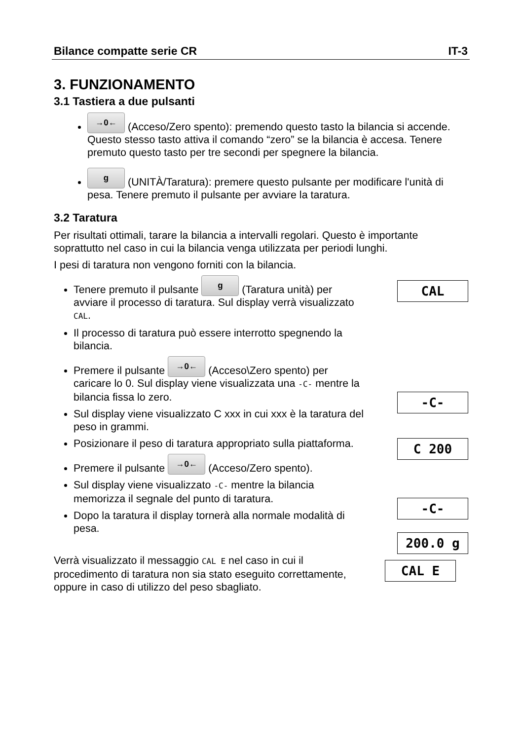Bilance compatte serie CR IT-3
3. FUNZIONAMENTO
3.1 Tastiera a due pulsanti
→0← (Acceso/Zero spento): premendo questo tasto la bilancia si accende. Questo stesso tasto attiva il comando “zero” se la bilancia è accesa. Tenere premuto questo tasto per tre secondi per spegnere la bilancia.
g (UNITÀ/Taratura): premere questo pulsante per modificare l'unità di pesa. Tenere premuto il pulsante per avviare la taratura.
3.2 Taratura
Per risultati ottimali, tarare la bilancia a intervalli regolari. Questo è importante soprattutto nel caso in cui la bilancia venga utilizzata per periodi lunghi.
I pesi di taratura non vengono forniti con la bilancia.
Tenere premuto il pulsante g (Taratura unità) per avviare il processo di taratura. Sul display verrà visualizzato CAL.
Il processo di taratura può essere interrotto spegnendo la bilancia.
Premere il pulsante →0← (Acceso\Zero spento) per caricare lo 0. Sul display viene visualizzata una -C- mentre la bilancia fissa lo zero.
Sul display viene visualizzato C xxx in cui xxx è la taratura del peso in grammi.
Posizionare il peso di taratura appropriato sulla piattaforma.
Premere il pulsante →0← (Acceso/Zero spento).
Sul display viene visualizzato -C- mentre la bilancia memorizza il segnale del punto di taratura.
Dopo la taratura il display tornerà alla normale modalità di pesa.
CAL
-C-
C 200
-C-
200.0 g
Verrà visualizzato il messaggio CAL E nel caso in cui il procedimento di taratura non sia stato eseguito correttamente, oppure in caso di utilizzo del peso sbagliato.
CAL E